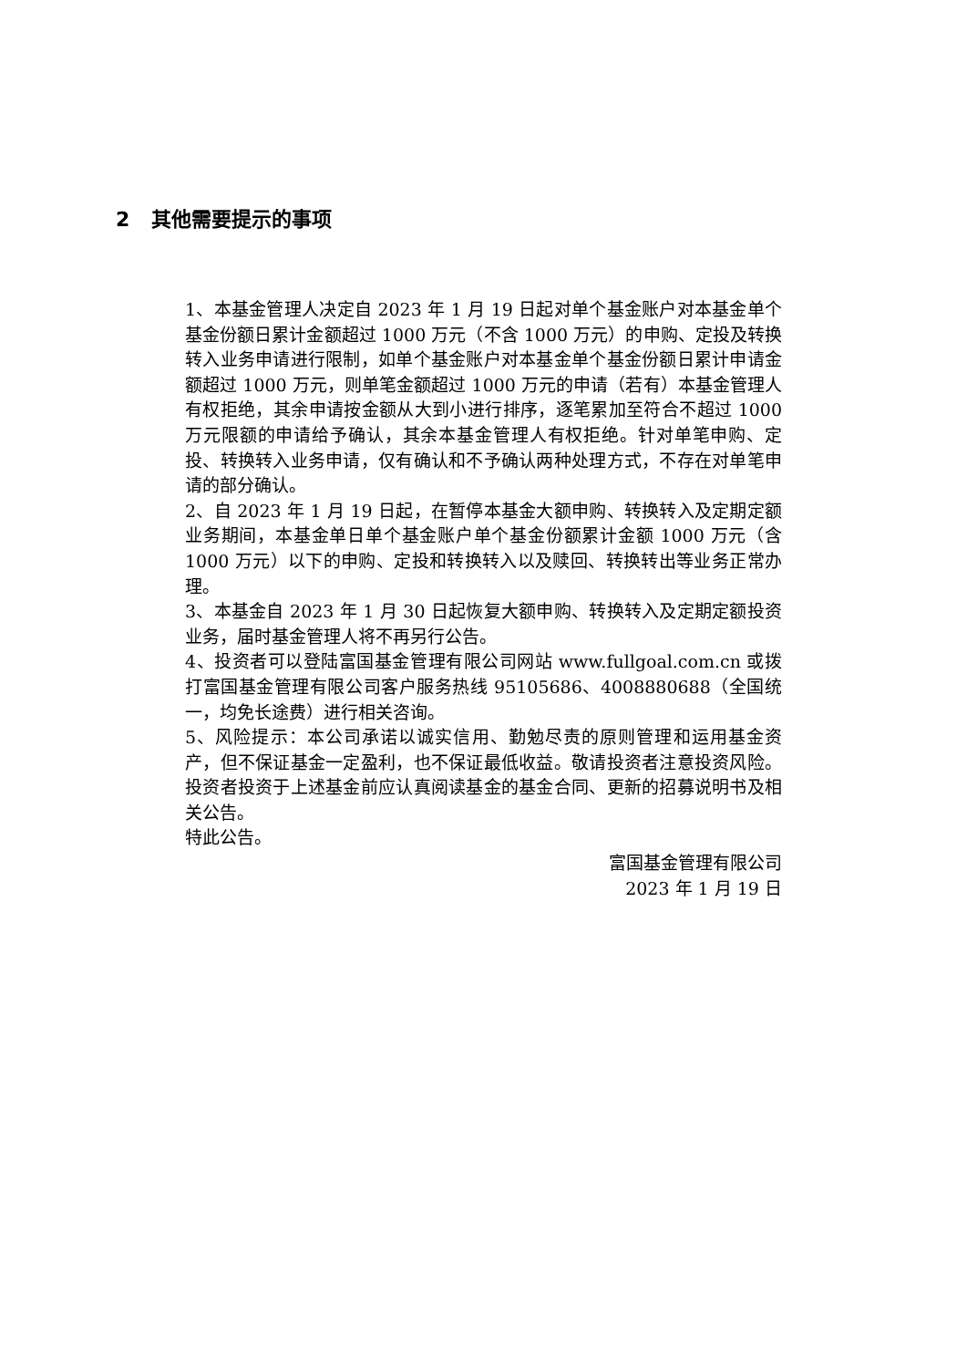2 其他需要提示的事项
1、本基金管理人决定自 2023 年 1 月 19 日起对单个基金账户对本基金单个基金份额日累计金额超过 1000 万元（不含 1000 万元）的申购、定投及转换转入业务申请进行限制，如单个基金账户对本基金单个基金份额日累计申请金额超过 1000 万元，则单笔金额超过 1000 万元的申请（若有）本基金管理人有权拒绝，其余申请按金额从大到小进行排序，逐笔累加至符合不超过 1000 万元限额的申请给予确认，其余本基金管理人有权拒绝。针对单笔申购、定投、转换转入业务申请，仅有确认和不予确认两种处理方式，不存在对单笔申请的部分确认。
2、自 2023 年 1 月 19 日起，在暂停本基金大额申购、转换转入及定期定额业务期间，本基金单日单个基金账户单个基金份额累计金额 1000 万元（含 1000 万元）以下的申购、定投和转换转入以及赎回、转换转出等业务正常办理。
3、本基金自 2023 年 1 月 30 日起恢复大额申购、转换转入及定期定额投资业务，届时基金管理人将不再另行公告。
4、投资者可以登陆富国基金管理有限公司网站 www.fullgoal.com.cn 或拨打富国基金管理有限公司客户服务热线 95105686、4008880688（全国统一，均免长途费）进行相关咨询。
5、风险提示：本公司承诺以诚实信用、勤勉尽责的原则管理和运用基金资产，但不保证基金一定盈利，也不保证最低收益。敬请投资者注意投资风险。投资者投资于上述基金前应认真阅读基金的基金合同、更新的招募说明书及相关公告。
特此公告。
富国基金管理有限公司
2023 年 1 月 19 日